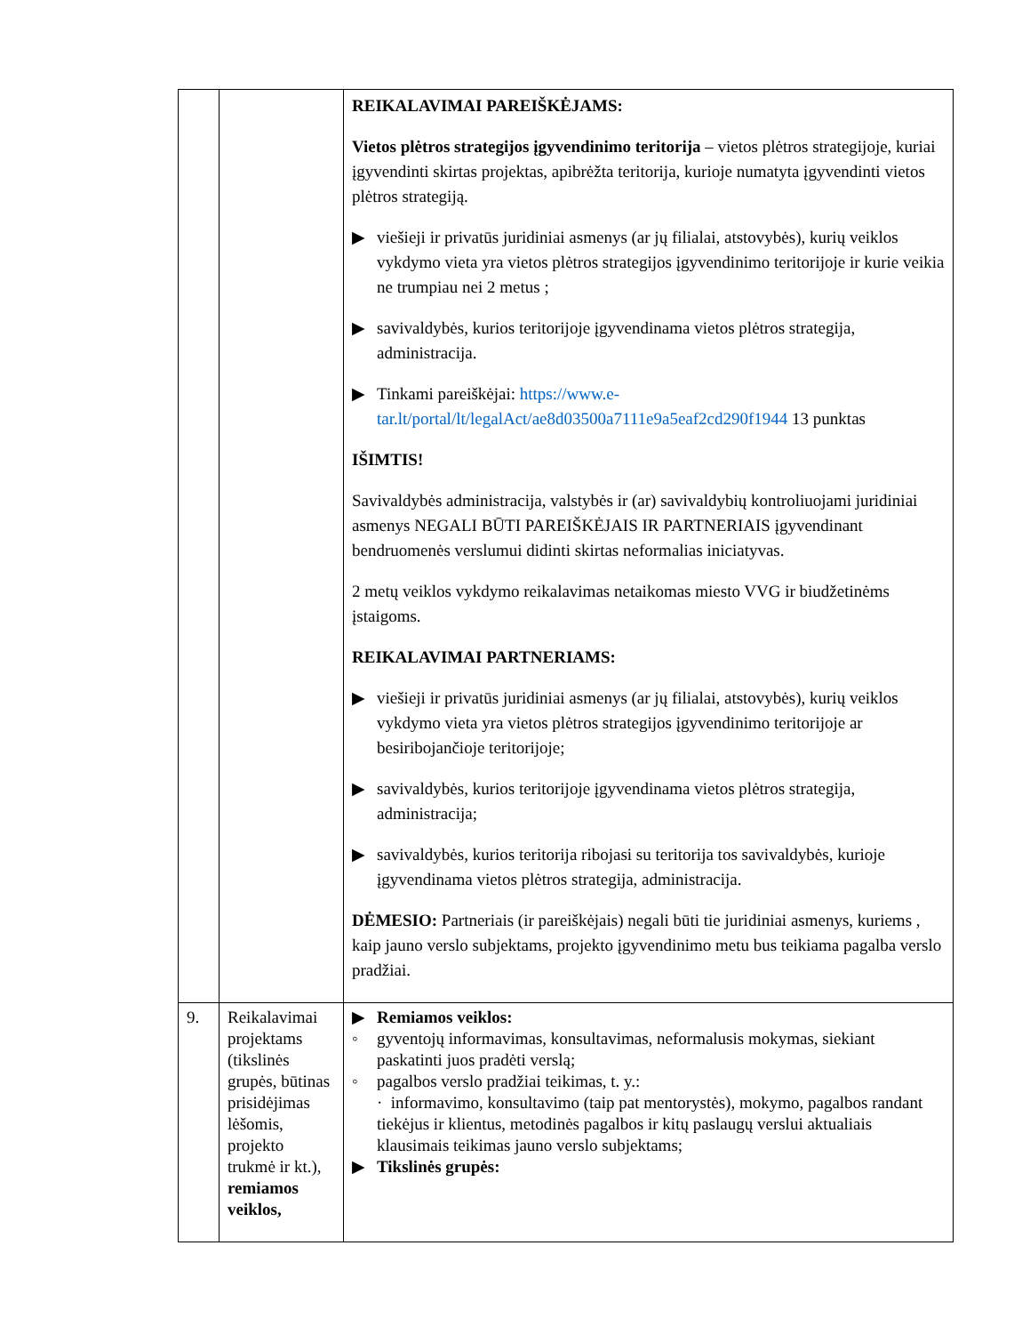| | | REIKALAVIMAI PAREIŠKĖJAMS: Vietos plėtros strategijos įgyvendinimo teritorija – vietos plėtros strategijoje, kuriai įgyvendinti skirtas projektas, apibrėžta teritorija, kurioje numatyta įgyvendinti vietos plėtros strategiją. ▶ viešieji ir privatūs juridiniai asmenys (ar jų filialai, atstovybės), kurių veiklos vykdymo vieta yra vietos plėtros strategijos įgyvendinimo teritorijoje ir kurie veikia ne trumpiau nei 2 metus ; ▶ savivaldybės, kurios teritorijoje įgyvendinama vietos plėtros strategija, administracija. ▶ Tinkami pareiškėjai: https://www.e-tar.lt/portal/lt/legalAct/ae8d03500a7111e9a5eaf2cd290f1944 13 punktas IŠIMTIS! Savivaldybės administracija, valstybės ir (ar) savivaldybių kontroliuojami juridiniai asmenys NEGALI BŪTI PAREIŠKĖJAIS IR PARTNERIAIS įgyvendinant bendruomenės verslumui didinti skirtas neformalias iniciatyvas. 2 metų veiklos vykdymo reikalavimas netaikomas miesto VVG ir biudžetinėms įstaigoms. REIKALAVIMAI PARTNERIAMS: ▶ viešieji ir privatūs juridiniai asmenys (ar jų filialai, atstovybės), kurių veiklos vykdymo vieta yra vietos plėtros strategijos įgyvendinimo teritorijoje ar besiribojančioje teritorijoje; ▶ savivaldybės, kurios teritorijoje įgyvendinama vietos plėtros strategija, administracija; ▶ savivaldybės, kurios teritorija ribojasi su teritorija tos savivaldybės, kurioje įgyvendinama vietos plėtros strategija, administracija. DĖMESIO: Partneriais (ir pareiškėjais) negali būti tie juridiniai asmenys, kuriems , kaip jauno verslo subjektams, projekto įgyvendinimo metu bus teikiama pagalba verslo pradžiai. |
| 9. | Reikalavimai projektams (tikslinės grupės, būtinas prisidėjimas lėšomis, projekto trukmė ir kt.), remiamos veiklos, | ▶ Remiamos veiklos: ◦ gyventojų informavimas, konsultavimas, neformalusis mokymas, siekiant paskatinti juos pradėti verslą; ◦ pagalbos verslo pradžiai teikimas, t. y.: · informavimo, konsultavimo (taip pat mentorystės), mokymo, pagalbos randant tiekėjus ir klientus, metodinės pagalbos ir kitų paslaugų verslui aktualiais klausimais teikimas jauno verslo subjektams; ▶ Tikslinės grupės: |